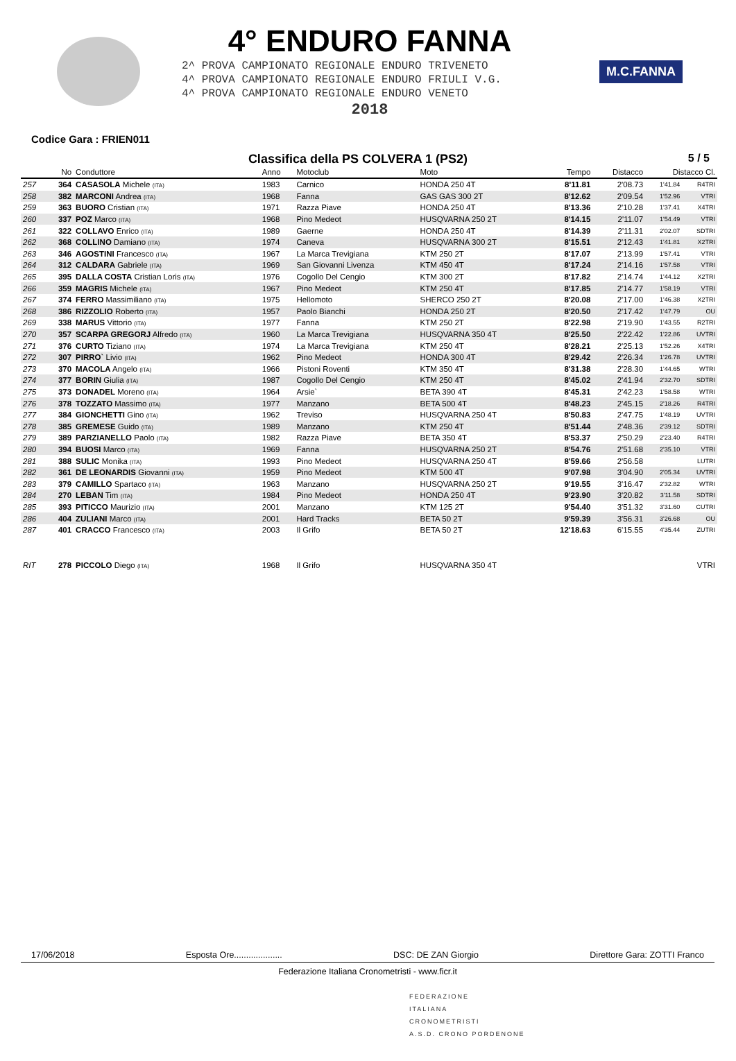4° ENDURO FANNA
2^ PROVA CAMPIONATO REGIONALE ENDURO TRIVENETO
4^ PROVA CAMPIONATO REGIONALE ENDURO FRIULI V.G.
4^ PROVA CAMPIONATO REGIONALE ENDURO VENETO
2018
M.C.FANNA
Codice Gara : FRIEN011
Classifica della PS COLVERA 1 (PS2)
5 / 5
| | No | Conduttore | Anno | Motoclub | Moto | Tempo | Distacco | Distacco Cl. | |
| --- | --- | --- | --- | --- | --- | --- | --- | --- | --- |
| 257 | 364 | CASASOLA Michele (ITA) | 1983 | Carnico | HONDA 250 4T | 8'11.81 | 2'08.73 | 1'41.84 | R4TRI |
| 258 | 382 | MARCONI Andrea (ITA) | 1968 | Fanna | GAS GAS 300 2T | 8'12.62 | 2'09.54 | 1'52.96 | VTRI |
| 259 | 363 | BUORO Cristian (ITA) | 1971 | Razza Piave | HONDA 250 4T | 8'13.36 | 2'10.28 | 1'37.41 | X4TRI |
| 260 | 337 | POZ Marco (ITA) | 1968 | Pino Medeot | HUSQVARNA 250 2T | 8'14.15 | 2'11.07 | 1'54.49 | VTRI |
| 261 | 322 | COLLAVO Enrico (ITA) | 1989 | Gaerne | HONDA 250 4T | 8'14.39 | 2'11.31 | 2'02.07 | SDTRI |
| 262 | 368 | COLLINO Damiano (ITA) | 1974 | Caneva | HUSQVARNA 300 2T | 8'15.51 | 2'12.43 | 1'41.81 | X2TRI |
| 263 | 346 | AGOSTINI Francesco (ITA) | 1967 | La Marca Trevigiana | KTM 250 2T | 8'17.07 | 2'13.99 | 1'57.41 | VTRI |
| 264 | 312 | CALDARA Gabriele (ITA) | 1969 | San Giovanni Livenza | KTM 450 4T | 8'17.24 | 2'14.16 | 1'57.58 | VTRI |
| 265 | 395 | DALLA COSTA Cristian Loris (ITA) | 1976 | Cogollo Del Cengio | KTM 300 2T | 8'17.82 | 2'14.74 | 1'44.12 | X2TRI |
| 266 | 359 | MAGRIS Michele (ITA) | 1967 | Pino Medeot | KTM 250 4T | 8'17.85 | 2'14.77 | 1'58.19 | VTRI |
| 267 | 374 | FERRO Massimiliano (ITA) | 1975 | Hellomoto | SHERCO 250 2T | 8'20.08 | 2'17.00 | 1'46.38 | X2TRI |
| 268 | 386 | RIZZOLIO Roberto (ITA) | 1957 | Paolo Bianchi | HONDA 250 2T | 8'20.50 | 2'17.42 | 1'47.79 | OU |
| 269 | 338 | MARUS Vittorio (ITA) | 1977 | Fanna | KTM 250 2T | 8'22.98 | 2'19.90 | 1'43.55 | R2TRI |
| 270 | 357 | SCARPA GREGORJ Alfredo (ITA) | 1960 | La Marca Trevigiana | HUSQVARNA 350 4T | 8'25.50 | 2'22.42 | 1'22.86 | UVTRI |
| 271 | 376 | CURTO Tiziano (ITA) | 1974 | La Marca Trevigiana | KTM 250 4T | 8'28.21 | 2'25.13 | 1'52.26 | X4TRI |
| 272 | 307 | PIRRO` Livio (ITA) | 1962 | Pino Medeot | HONDA 300 4T | 8'29.42 | 2'26.34 | 1'26.78 | UVTRI |
| 273 | 370 | MACOLA Angelo (ITA) | 1966 | Pistoni Roventi | KTM 350 4T | 8'31.38 | 2'28.30 | 1'44.65 | WTRI |
| 274 | 377 | BORIN Giulia (ITA) | 1987 | Cogollo Del Cengio | KTM 250 4T | 8'45.02 | 2'41.94 | 2'32.70 | SDTRI |
| 275 | 373 | DONADEL Moreno (ITA) | 1964 | Arsie` | BETA 390 4T | 8'45.31 | 2'42.23 | 1'58.58 | WTRI |
| 276 | 378 | TOZZATO Massimo (ITA) | 1977 | Manzano | BETA 500 4T | 8'48.23 | 2'45.15 | 2'18.26 | R4TRI |
| 277 | 384 | GIONCHETTI Gino (ITA) | 1962 | Treviso | HUSQVARNA 250 4T | 8'50.83 | 2'47.75 | 1'48.19 | UVTRI |
| 278 | 385 | GREMESE Guido (ITA) | 1989 | Manzano | KTM 250 4T | 8'51.44 | 2'48.36 | 2'39.12 | SDTRI |
| 279 | 389 | PARZIANELLO Paolo (ITA) | 1982 | Razza Piave | BETA 350 4T | 8'53.37 | 2'50.29 | 2'23.40 | R4TRI |
| 280 | 394 | BUOSI Marco (ITA) | 1969 | Fanna | HUSQVARNA 250 2T | 8'54.76 | 2'51.68 | 2'35.10 | VTRI |
| 281 | 388 | SULIC Monika (ITA) | 1993 | Pino Medeot | HUSQVARNA 250 4T | 8'59.66 | 2'56.58 | | LUTRI |
| 282 | 361 | DE LEONARDIS Giovanni (ITA) | 1959 | Pino Medeot | KTM 500 4T | 9'07.98 | 3'04.90 | 2'05.34 | UVTRI |
| 283 | 379 | CAMILLO Spartaco (ITA) | 1963 | Manzano | HUSQVARNA 250 2T | 9'19.55 | 3'16.47 | 2'32.82 | WTRI |
| 284 | 270 | LEBAN Tim (ITA) | 1984 | Pino Medeot | HONDA 250 4T | 9'23.90 | 3'20.82 | 3'11.58 | SDTRI |
| 285 | 393 | PITICCO Maurizio (ITA) | 2001 | Manzano | KTM 125 2T | 9'54.40 | 3'51.32 | 3'31.60 | CUTRI |
| 286 | 404 | ZULIANI Marco (ITA) | 2001 | Hard Tracks | BETA 50 2T | 9'59.39 | 3'56.31 | 3'26.68 | OU |
| 287 | 401 | CRACCO Francesco (ITA) | 2003 | Il Grifo | BETA 50 2T | 12'18.63 | 6'15.55 | 4'35.44 | ZUTRI |
| RIT | 278 | PICCOLO Diego (ITA) | 1968 | Il Grifo | HUSQVARNA 350 4T | | | | VTRI |
17/06/2018 Esposta Ore.................... DSC: DE ZAN Giorgio Direttore Gara: ZOTTI Franco
Federazione Italiana Cronometristi - www.ficr.it
FEDERAZIONE
ITALIANA
CRONOMETRISTI
A.S.D. CRONO PORDENONE